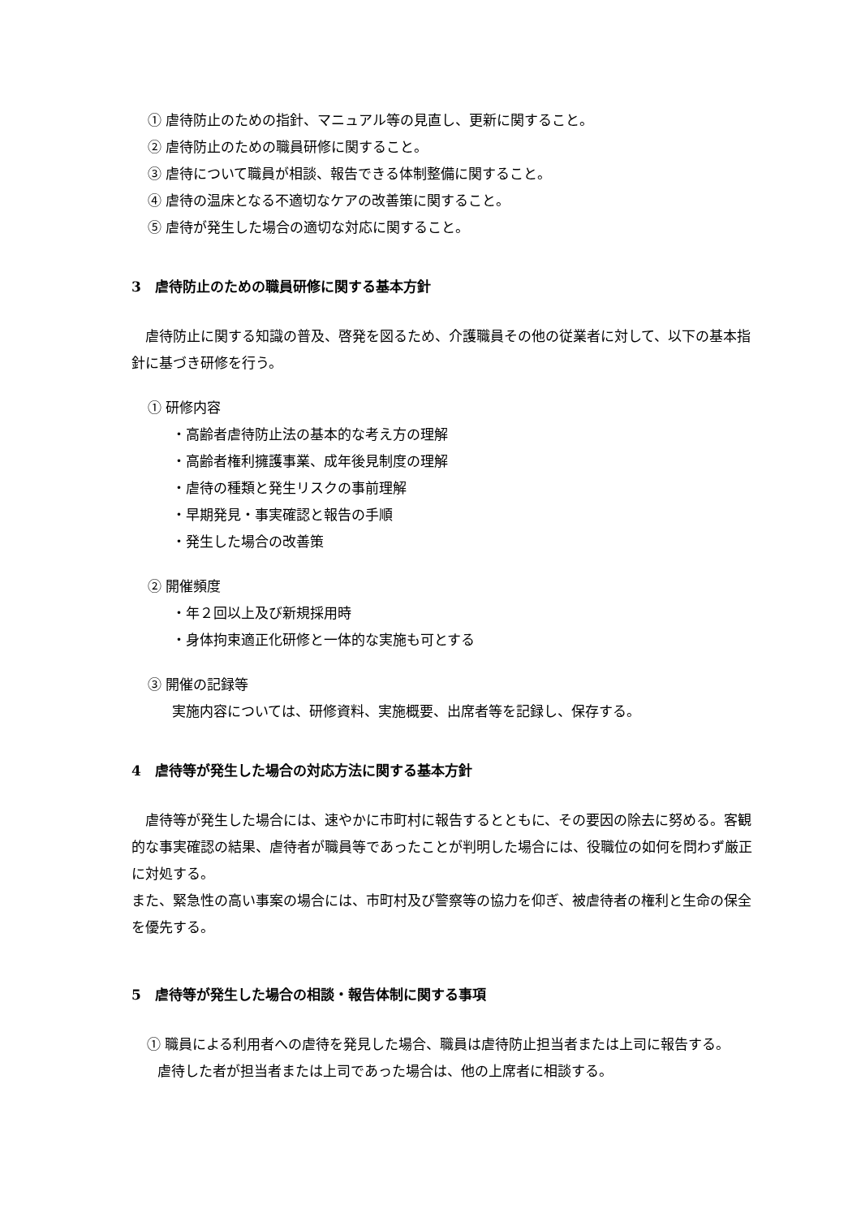① 虐待防止のための指針、マニュアル等の見直し、更新に関すること。
② 虐待防止のための職員研修に関すること。
③ 虐待について職員が相談、報告できる体制整備に関すること。
④ 虐待の温床となる不適切なケアの改善策に関すること。
⑤ 虐待が発生した場合の適切な対応に関すること。
3　虐待防止のための職員研修に関する基本方針
　虐待防止に関する知識の普及、啓発を図るため、介護職員その他の従業者に対して、以下の基本指針に基づき研修を行う。
① 研修内容
・高齢者虐待防止法の基本的な考え方の理解
・高齢者権利擁護事業、成年後見制度の理解
・虐待の種類と発生リスクの事前理解
・早期発見・事実確認と報告の手順
・発生した場合の改善策
② 開催頻度
・年２回以上及び新規採用時
・身体拘束適正化研修と一体的な実施も可とする
③ 開催の記録等
実施内容については、研修資料、実施概要、出席者等を記録し、保存する。
4　虐待等が発生した場合の対応方法に関する基本方針
　虐待等が発生した場合には、速やかに市町村に報告するとともに、その要因の除去に努める。客観的な事実確認の結果、虐待者が職員等であったことが判明した場合には、役職位の如何を問わず厳正に対処する。
また、緊急性の高い事案の場合には、市町村及び警察等の協力を仰ぎ、被虐待者の権利と生命の保全を優先する。
5　虐待等が発生した場合の相談・報告体制に関する事項
① 職員による利用者への虐待を発見した場合、職員は虐待防止担当者または上司に報告する。虐待した者が担当者または上司であった場合は、他の上席者に相談する。